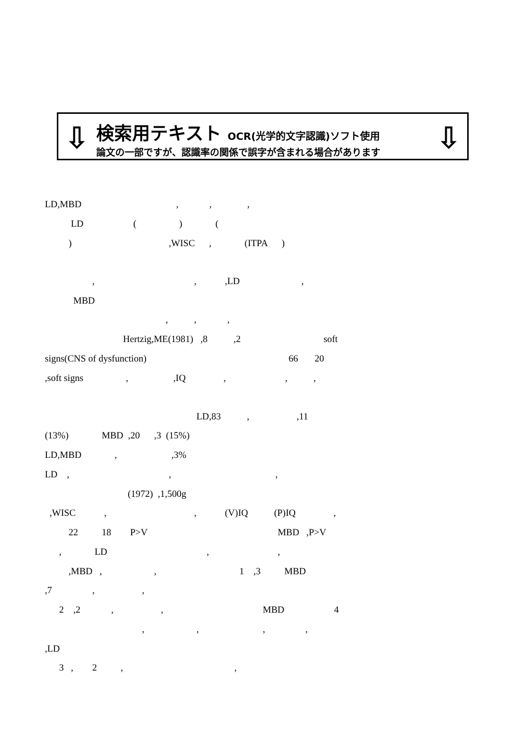⇩
検索用テキスト OCR(光学的文字認識)ソフト使用
論文の一部ですが、認識率の関係で誤字が含まれる場合があります
⇩
LD,MBD , , ,
LD ( ) (
) ,WISC , (ITPA )
, , ,LD ,
MBD
, , ,
Hertzig,ME(1981) ,8 ,2 soft
signs(CNS of dysfunction) 66 20
,soft signs , ,IQ , , ,
LD,83 , ,11
(13%) MBD ,20 ,3 (15%)
LD,MBD , ,3%
LD , , ,
(1972) ,1,500g
,WISC , , (V)IQ (P)IQ ,
22 18 P>V MBD ,P>V
, LD , ,
,MBD , , 1 ,3 MBD
,7 , ,
2 ,2 , , MBD 4
, , , ,
,LD
3 , 2 , ,